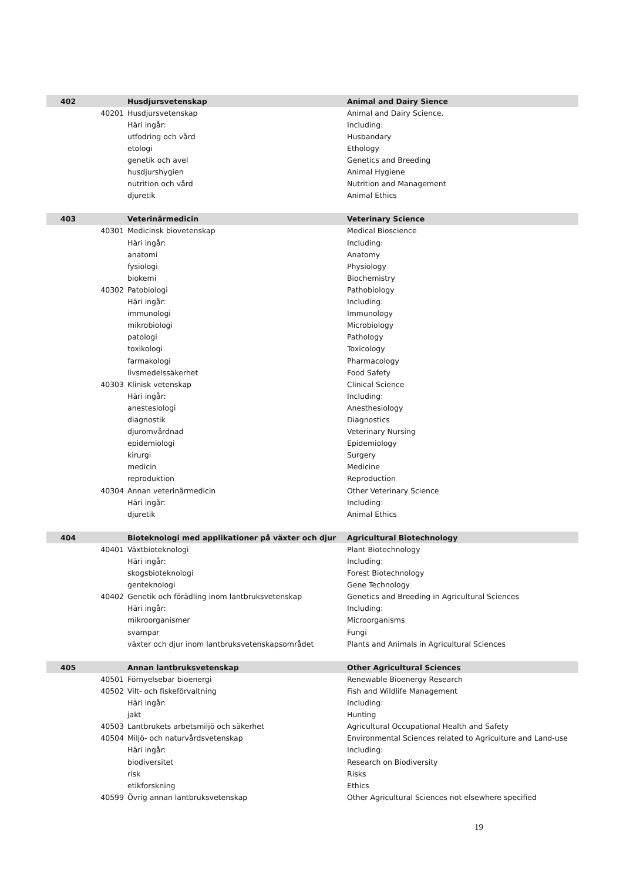| 402 | | Husdjursvetenskap | Animal and Dairy Sience |
| | 40201 | Husdjursvetenskap | Animal and Dairy Science. |
| | | Häri ingår: | Including: |
| | | utfodring och vård | Husbandary |
| | | etologi | Ethology |
| | | genetik och avel | Genetics and Breeding |
| | | husdjurshygien | Animal Hygiene |
| | | nutrition och vård | Nutrition and Management |
| | | djuretik | Animal Ethics |
| 403 | | Veterinärmedicin | Veterinary Science |
| | 40301 | Medicinsk biovetenskap | Medical Bioscience |
| | | Häri ingår: | Including: |
| | | anatomi | Anatomy |
| | | fysiologi | Physiology |
| | | biokemi | Biochemistry |
| | 40302 | Patobiologi | Pathobiology |
| | | Häri ingår: | Including: |
| | | immunologi | Immunology |
| | | mikrobiologi | Microbiology |
| | | patologi | Pathology |
| | | toxikologi | Toxicology |
| | | farmakologi | Pharmacology |
| | | livsmedelssäkerhet | Food Safety |
| | 40303 | Klinisk vetenskap | Clinical Science |
| | | Häri ingår: | Including: |
| | | anestesiologi | Anesthesiology |
| | | diagnostik | Diagnostics |
| | | djuromvårdnad | Veterinary Nursing |
| | | epidemiologi | Epidemiology |
| | | kirurgi | Surgery |
| | | medicin | Medicine |
| | | reproduktion | Reproduction |
| | 40304 | Annan veterinärmedicin | Other Veterinary Science |
| | | Häri ingår: | Including: |
| | | djuretik | Animal Ethics |
| 404 | | Bioteknologi med applikationer på växter och djur | Agricultural Biotechnology |
| | 40401 | Växtbioteknologi | Plant Biotechnology |
| | | Häri ingår: | Including: |
| | | skogsbioteknologi | Forest Biotechnology |
| | | genteknologi | Gene Technology |
| | 40402 | Genetik och förädling inom lantbruksvetenskap | Genetics and Breeding in Agricultural Sciences |
| | | Häri ingår: | Including: |
| | | mikroorganismer | Microorganisms |
| | | svampar | Fungi |
| | | växter och djur inom lantbruksvetenskapsområdet | Plants and Animals in Agricultural Sciences |
| 405 | | Annan lantbruksvetenskap | Other Agricultural Sciences |
| | 40501 | Förnyelsebar bioenergi | Renewable Bioenergy Research |
| | 40502 | Vilt- och fiskeförvaltning | Fish and Wildlife Management |
| | | Häri ingår: | Including: |
| | | jakt | Hunting |
| | 40503 | Lantbrukets arbetsmiljö och säkerhet | Agricultural Occupational Health and Safety |
| | 40504 | Miljö- och naturvårdsvetenskap | Environmental Sciences related to Agriculture and Land-use |
| | | Häri ingår: | Including: |
| | | biodiversitet | Research on Biodiversity |
| | | risk | Risks |
| | | etikforskning | Ethics |
| | 40599 | Övrig annan lantbruksvetenskap | Other Agricultural Sciences not elsewhere specified |
19